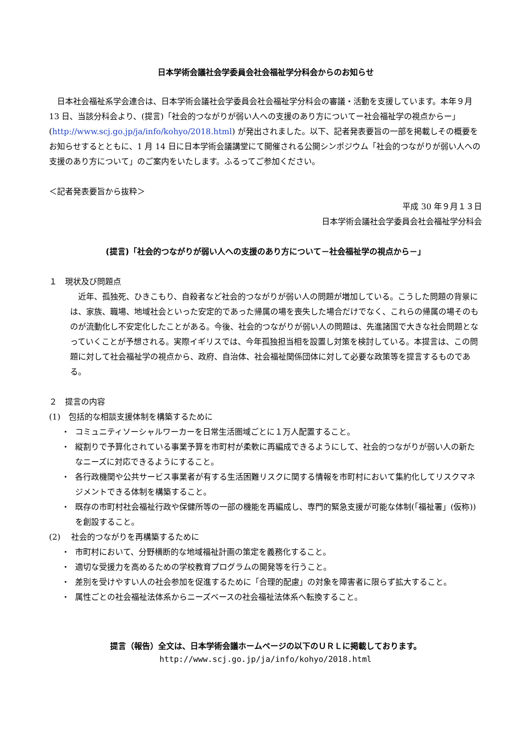日本学術会議社会学委員会社会福祉学分科会からのお知らせ
日本社会福祉系学会連合は、日本学術会議社会学委員会社会福祉学分科会の審議・活動を支援しています。本年９月 13 日、当該分科会より、(提言)「社会的つながりが弱い人への支援のあり方についてー社会福祉学の視点からー」(http://www.scj.go.jp/ja/info/kohyo/2018.html) が発出されました。以下、記者発表要旨の一部を掲載しその概要をお知らせするとともに、1 月 14 日に日本学術会議講堂にて開催される公開シンポジウム「社会的つながりが弱い人への支援のあり方について」のご案内をいたします。ふるってご参加ください。
＜記者発表要旨から抜粋＞
平成 30 年９月１３日
日本学術会議社会学委員会社会福祉学分科会
(提言)「社会的つながりが弱い人への支援のあり方について－社会福祉学の視点から－」
１　現状及び問題点
近年、孤独死、ひきこもり、自殺者など社会的つながりが弱い人の問題が増加している。こうした問題の背景には、家族、職場、地域社会といった安定的であった帰属の場を喪失した場合だけでなく、これらの帰属の場そのものが流動化し不安定化したことがある。今後、社会的つながりが弱い人の問題は、先進諸国で大きな社会問題となっていくことが予想される。実際イギリスでは、今年孤独担当相を設置し対策を検討している。本提言は、この問題に対して社会福祉学の視点から、政府、自治体、社会福祉関係団体に対して必要な政策等を提言するものである。
２　提言の内容
(1)　包括的な相談支援体制を構築するために
・ コミュニティソーシャルワーカーを日常生活圏域ごとに１万人配置すること。
・ 縦割りで予算化されている事業予算を市町村が柔軟に再編成できるようにして、社会的つながりが弱い人の新たなニーズに対応できるようにすること。
・ 各行政機関や公共サービス事業者が有する生活困難リスクに関する情報を市町村において集約化してリスクマネジメントできる体制を構築すること。
・ 既存の市町村社会福祉行政や保健所等の一部の機能を再編成し、専門的緊急支援が可能な体制(「福祉署」(仮称))を創設すること。
(2)　 社会的つながりを再構築するために
・ 市町村において、分野横断的な地域福祉計画の策定を義務化すること。
・ 適切な受援力を高めるための学校教育プログラムの開発等を行うこと。
・ 差別を受けやすい人の社会参加を促進するために「合理的配慮」の対象を障害者に限らず拡大すること。
・ 属性ごとの社会福祉法体系からニーズベースの社会福祉法体系へ転換すること。
提言（報告）全文は、日本学術会議ホームページの以下のＵＲＬに掲載しております。
http://www.scj.go.jp/ja/info/kohyo/2018.html